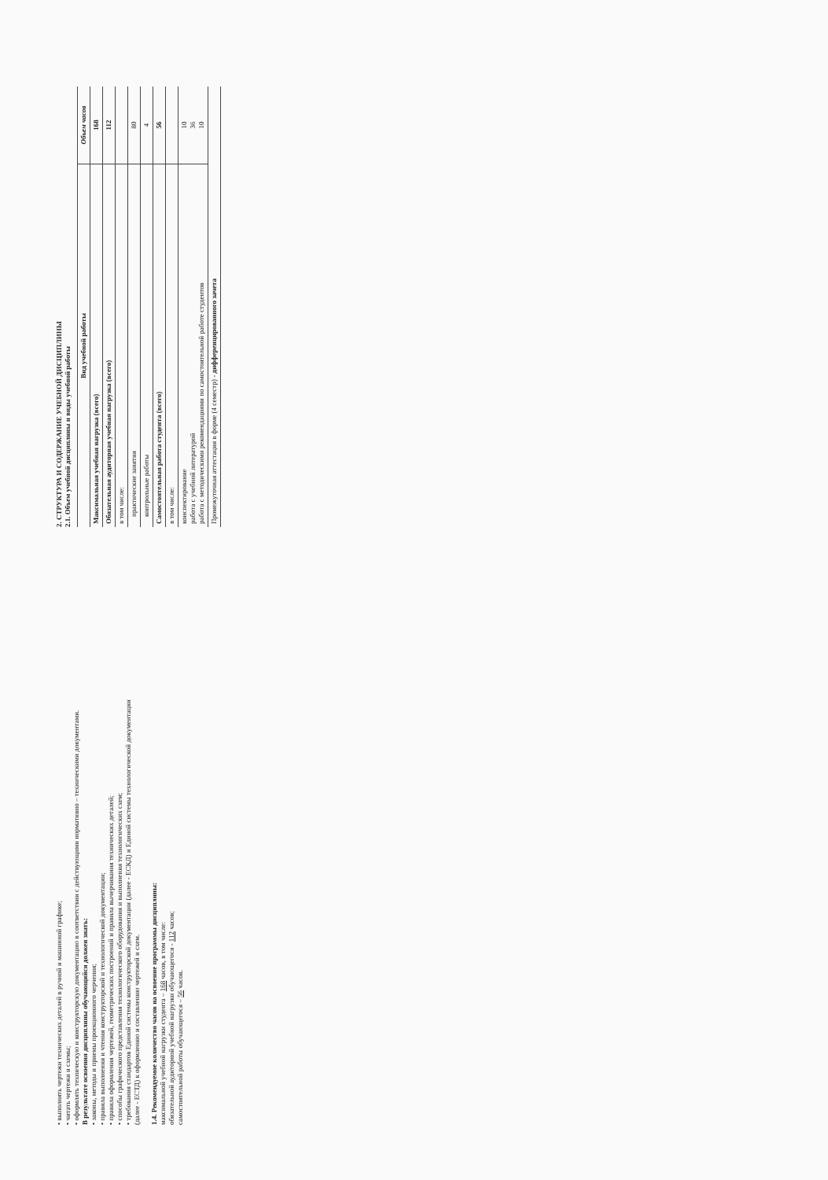• выполнять чертежи технических деталей в ручной и машинной графике;
• читать чертежи и схемы;
• оформлять техническую и конструкторскую документацию в соответствии с действующими нормативно – техническими документами.
В результате освоения дисциплины обучающийся должен знать:
• законы, методы и приемы проекционного черчения;
• правила выполнения и чтения конструкторской и технологической документации;
• правила оформления чертежей, геометрических построений и правила вычерчивания технических деталей;
• способы графического представления технологического оборудования и выполнения технологических схем;
• требования стандартов Единой системы конструкторской документации (далее - ЕСКД) и Единой системы технологической документации (далее - ЕСТД) к оформлению и составлению чертежей и схем.
1.4. Рекомендуемое количество часов на освоение программы дисциплины:
максимальной учебной нагрузки студента – 168 часов, в том числе:
обязательной аудиторной учебной нагрузки обучающегося - 112 часов;
самостоятельной работы обучающегося – 56 часов.
2. СТРУКТУРА И СОДЕРЖАНИЕ УЧЕБНОЙ ДИСЦИПЛИНЫ
2.1. Объем учебной дисциплины и виды учебной работы
| Вид учебной работы | Объем часов |
| Максимальная учебная нагрузка (всего) | 168 |
| Обязательная аудиторная учебная нагрузка (всего) | 112 |
| в том числе: | |
| практические занятия | 80 |
| контрольные работы | 4 |
| Самостоятельная работа студента (всего) | 56 |
| в том числе: | |
| конспектирование работа с учебной литературой работа с методическими рекомендациями по самостоятельной работе студентов | 10 36 10 |
| Промежуточная аттестация в форме (4 семестр) - дифференцированного зачета | |